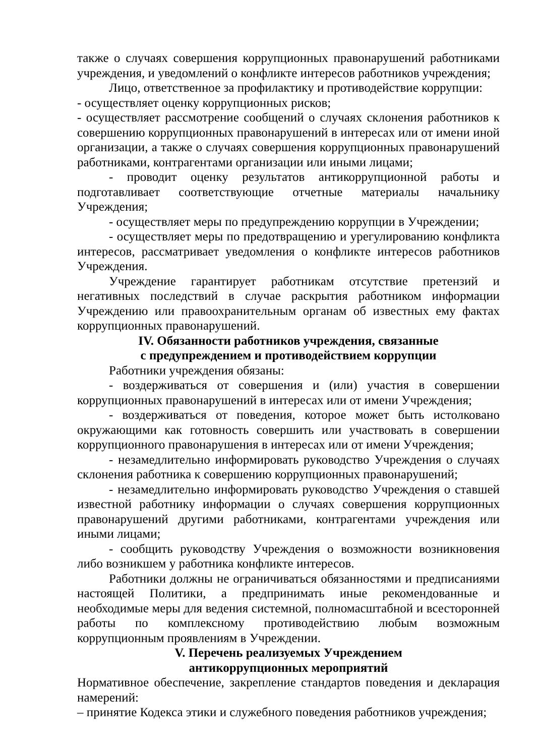также о случаях совершения коррупционных правонарушений работниками учреждения, и уведомлений о конфликте интересов работников учреждения;
Лицо, ответственное за профилактику и противодействие коррупции:
- осуществляет оценку коррупционных рисков;
- осуществляет рассмотрение сообщений о случаях склонения работников к совершению коррупционных правонарушений в интересах или от имени иной организации, а также о случаях совершения коррупционных правонарушений работниками, контрагентами организации или иными лицами;
- проводит оценку результатов антикоррупционной работы и подготавливает соответствующие отчетные материалы начальнику Учреждения;
- осуществляет меры по предупреждению коррупции в Учреждении;
- осуществляет меры по предотвращению и урегулированию конфликта интересов, рассматривает уведомления о конфликте интересов работников Учреждения.
Учреждение гарантирует работникам отсутствие претензий и негативных последствий в случае раскрытия работником информации Учреждению или правоохранительным органам об известных ему фактах коррупционных правонарушений.
IV. Обязанности работников учреждения, связанные
с предупреждением и противодействием коррупции
Работники учреждения обязаны:
- воздерживаться от совершения и (или) участия в совершении коррупционных правонарушений в интересах или от имени Учреждения;
- воздерживаться от поведения, которое может быть истолковано окружающими как готовность совершить или участвовать в совершении коррупционного правонарушения в интересах или от имени Учреждения;
- незамедлительно информировать руководство Учреждения о случаях склонения работника к совершению коррупционных правонарушений;
- незамедлительно информировать руководство Учреждения о ставшей известной работнику информации о случаях совершения коррупционных правонарушений другими работниками, контрагентами учреждения или иными лицами;
- сообщить руководству Учреждения о возможности возникновения либо возникшем у работника конфликте интересов.
Работники должны не ограничиваться обязанностями и предписаниями настоящей Политики, а предпринимать иные рекомендованные и необходимые меры для ведения системной, полномасштабной и всесторонней работы по комплексному противодействию любым возможным коррупционным проявлениям в Учреждении.
V. Перечень реализуемых Учреждением
антикоррупционных мероприятий
Нормативное обеспечение, закрепление стандартов поведения и декларация намерений:
– принятие Кодекса этики и служебного поведения работников учреждения;